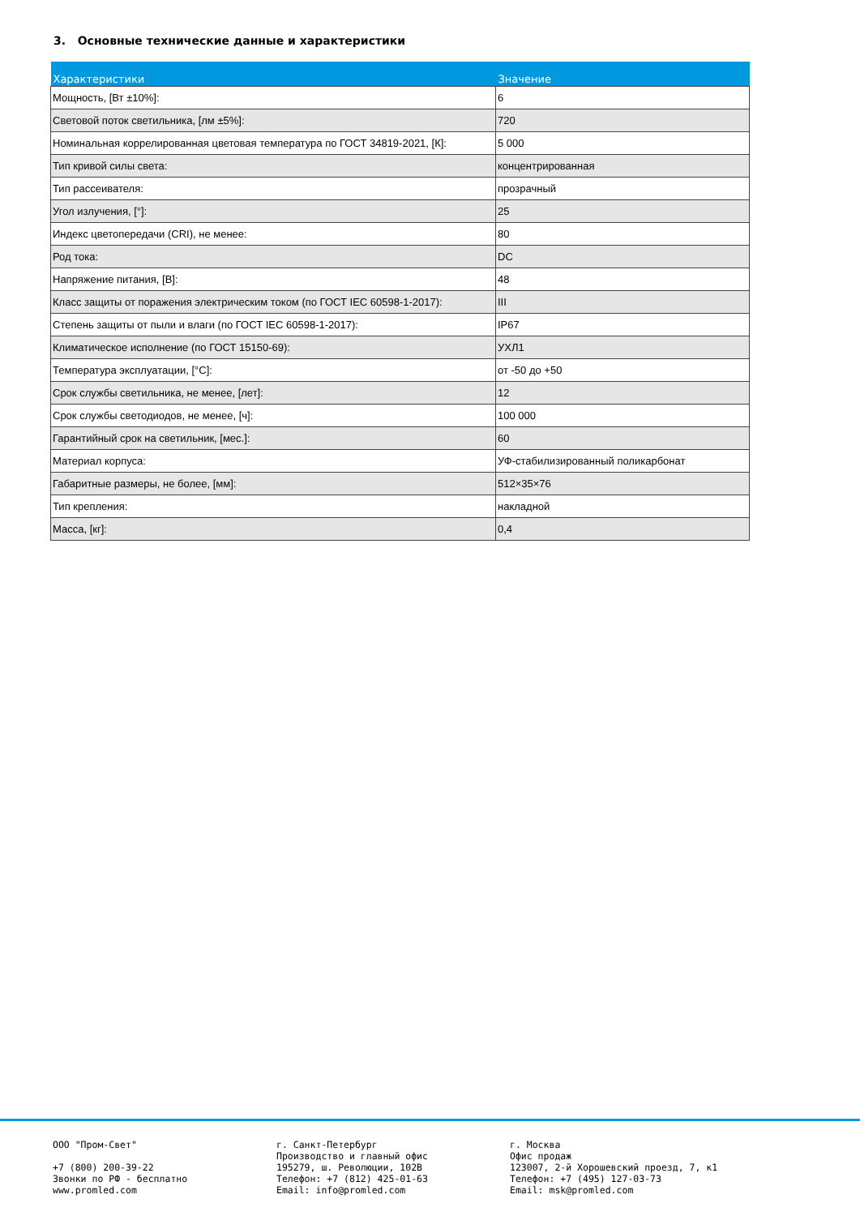3. Основные технические данные и характеристики
| Характеристики | Значение |
| --- | --- |
| Мощность, [Вт ±10%]: | 6 |
| Световой поток светильника, [лм ±5%]: | 720 |
| Номинальная коррелированная цветовая температура по ГОСТ 34819-2021, [К]: | 5 000 |
| Тип кривой силы света: | концентрированная |
| Тип рассеивателя: | прозрачный |
| Угол излучения, [°]: | 25 |
| Индекс цветопередачи (CRI), не менее: | 80 |
| Род тока: | DC |
| Напряжение питания, [В]: | 48 |
| Класс защиты от поражения электрическим током (по ГОСТ IEC 60598-1-2017): | III |
| Степень защиты от пыли и влаги (по ГОСТ IEC 60598-1-2017): | IP67 |
| Климатическое исполнение (по ГОСТ 15150-69): | УХЛ1 |
| Температура эксплуатации, [°С]: | от -50 до +50 |
| Срок службы светильника, не менее, [лет]: | 12 |
| Срок службы светодиодов, не менее, [ч]: | 100 000 |
| Гарантийный срок на светильник, [мес.]: | 60 |
| Материал корпуса: | УФ-стабилизированный поликарбонат |
| Габаритные размеры, не более, [мм]: | 512×35×76 |
| Тип крепления: | накладной |
| Масса, [кг]: | 0,4 |
ООО "Пром-Свет"
+7 (800) 200-39-22
Звонки по РФ - бесплатно
www.promled.com
г. Санкт-Петербург
Производство и главный офис
195279, ш. Революции, 102В
Телефон: +7 (812) 425-01-63
Email: info@promled.com
г. Москва
Офис продаж
123007, 2-й Хорошевский проезд, 7, к1
Телефон: +7 (495) 127-03-73
Email: msk@promled.com